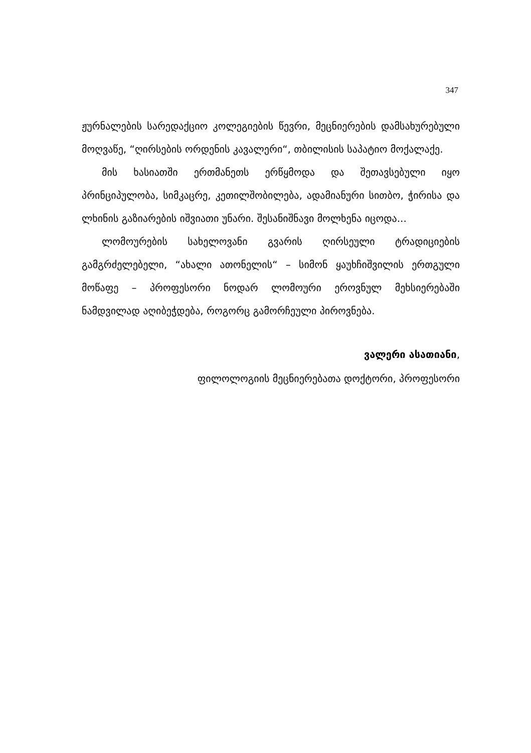347
ჟურნალების სარედაქციო კოლეგიების წევრი, მეცნიერების დამსახურებული მოღვაწე, “ღირსების ორდენის კავალერი“, თბილისის საპატიო მოქალაქე.
მის ხასიათში ერთმანეთს ერწყმოდა და შეთავსებული იყო პრინციპულობა, სიმკაცრე, კეთილშობილება, ადამიანური სითბო, ჭირისა და ლხინის გაზიარების იშვიათი უნარი. შესანიშნავი მოლხენა იცოდა...
ლომოურების სახელოვანი გვარის ღირსეული ტრადიციების გამგრძელებელი, “ახალი ათონელის“ – სიმონ ყაუხჩიშვილის ერთგული მოწაფე – პროფესორი ნოდარ ლომოური ეროვნულ მეხსიერებაში ნამდვილად აღიბეჭდება, როგორც გამორჩეული პიროვნება.
ვალერი ასათიანი,
ფილოლოგიის მეცნიერებათა დოქტორი, პროფესორი